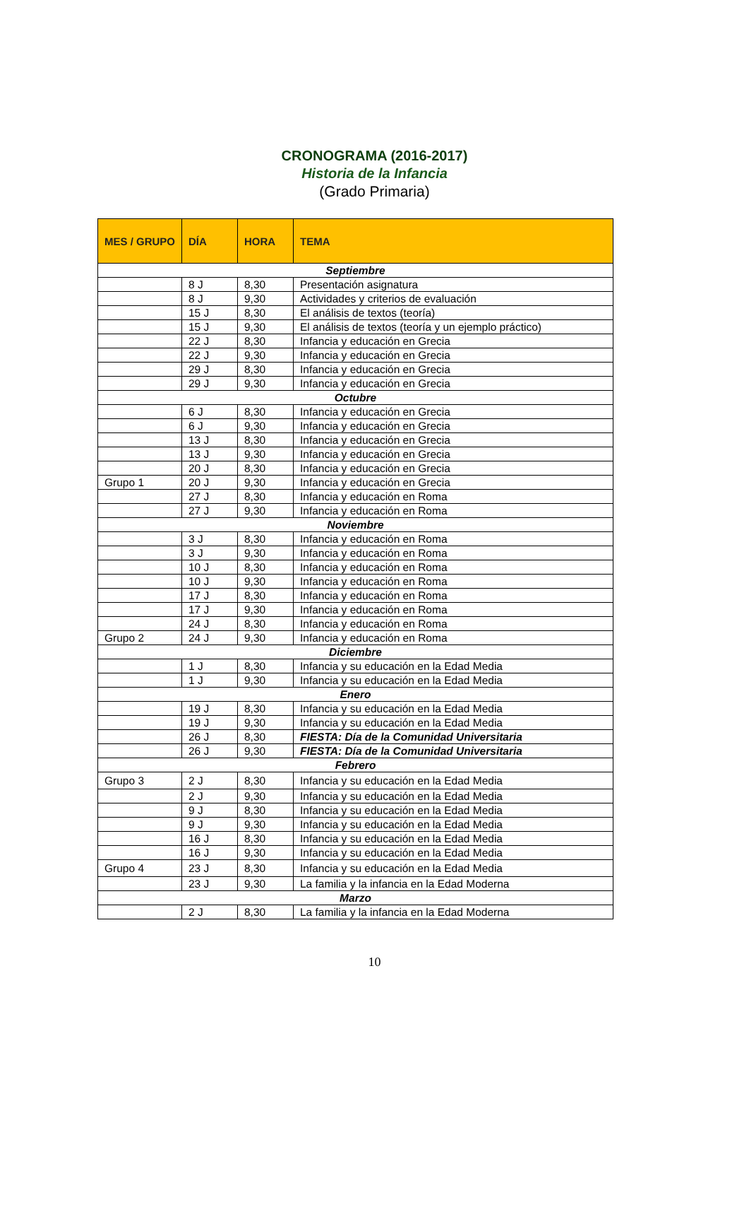CRONOGRAMA (2016-2017)
Historia de la Infancia
(Grado Primaria)
| MES / GRUPO | DÍA | HORA | TEMA |
| --- | --- | --- | --- |
| Septiembre | | | |
| | 8 J | 8,30 | Presentación asignatura |
| | 8 J | 9,30 | Actividades y criterios de evaluación |
| | 15 J | 8,30 | El análisis de textos (teoría) |
| | 15 J | 9,30 | El análisis de textos (teoría y un ejemplo práctico) |
| | 22 J | 8,30 | Infancia y educación en Grecia |
| | 22 J | 9,30 | Infancia y educación en Grecia |
| | 29 J | 8,30 | Infancia y educación en Grecia |
| | 29 J | 9,30 | Infancia y educación en Grecia |
| Octubre | | | |
| | 6 J | 8,30 | Infancia y educación en Grecia |
| | 6 J | 9,30 | Infancia y educación en Grecia |
| | 13 J | 8,30 | Infancia y educación en Grecia |
| | 13 J | 9,30 | Infancia y educación en Grecia |
| | 20 J | 8,30 | Infancia y educación en Grecia |
| Grupo 1 | 20 J | 9,30 | Infancia y educación en Grecia |
| | 27 J | 8,30 | Infancia y educación en Roma |
| | 27 J | 9,30 | Infancia y educación en Roma |
| Noviembre | | | |
| | 3 J | 8,30 | Infancia y educación en Roma |
| | 3 J | 9,30 | Infancia y educación en Roma |
| | 10 J | 8,30 | Infancia y educación en Roma |
| | 10 J | 9,30 | Infancia y educación en Roma |
| | 17 J | 8,30 | Infancia y educación en Roma |
| | 17 J | 9,30 | Infancia y educación en Roma |
| | 24 J | 8,30 | Infancia y educación en Roma |
| Grupo 2 | 24 J | 9,30 | Infancia y educación en Roma |
| Diciembre | | | |
| | 1 J | 8,30 | Infancia y su educación en la Edad Media |
| | 1 J | 9,30 | Infancia y su educación en la Edad Media |
| Enero | | | |
| | 19 J | 8,30 | Infancia y su educación en la Edad Media |
| | 19 J | 9,30 | Infancia y su educación en la Edad Media |
| | 26 J | 8,30 | FIESTA: Día de la Comunidad Universitaria |
| | 26 J | 9,30 | FIESTA: Día de la Comunidad Universitaria |
| Febrero | | | |
| Grupo 3 | 2 J | 8,30 | Infancia y su educación en la Edad Media |
| | 2 J | 9,30 | Infancia y su educación en la Edad Media |
| | 9 J | 8,30 | Infancia y su educación en la Edad Media |
| | 9 J | 9,30 | Infancia y su educación en la Edad Media |
| | 16 J | 8,30 | Infancia y su educación en la Edad Media |
| | 16 J | 9,30 | Infancia y su educación en la Edad Media |
| Grupo 4 | 23 J | 8,30 | Infancia y su educación en la Edad Media |
| | 23 J | 9,30 | La familia y la infancia en la Edad Moderna |
| Marzo | | | |
| | 2 J | 8,30 | La familia y la infancia en la Edad Moderna |
10